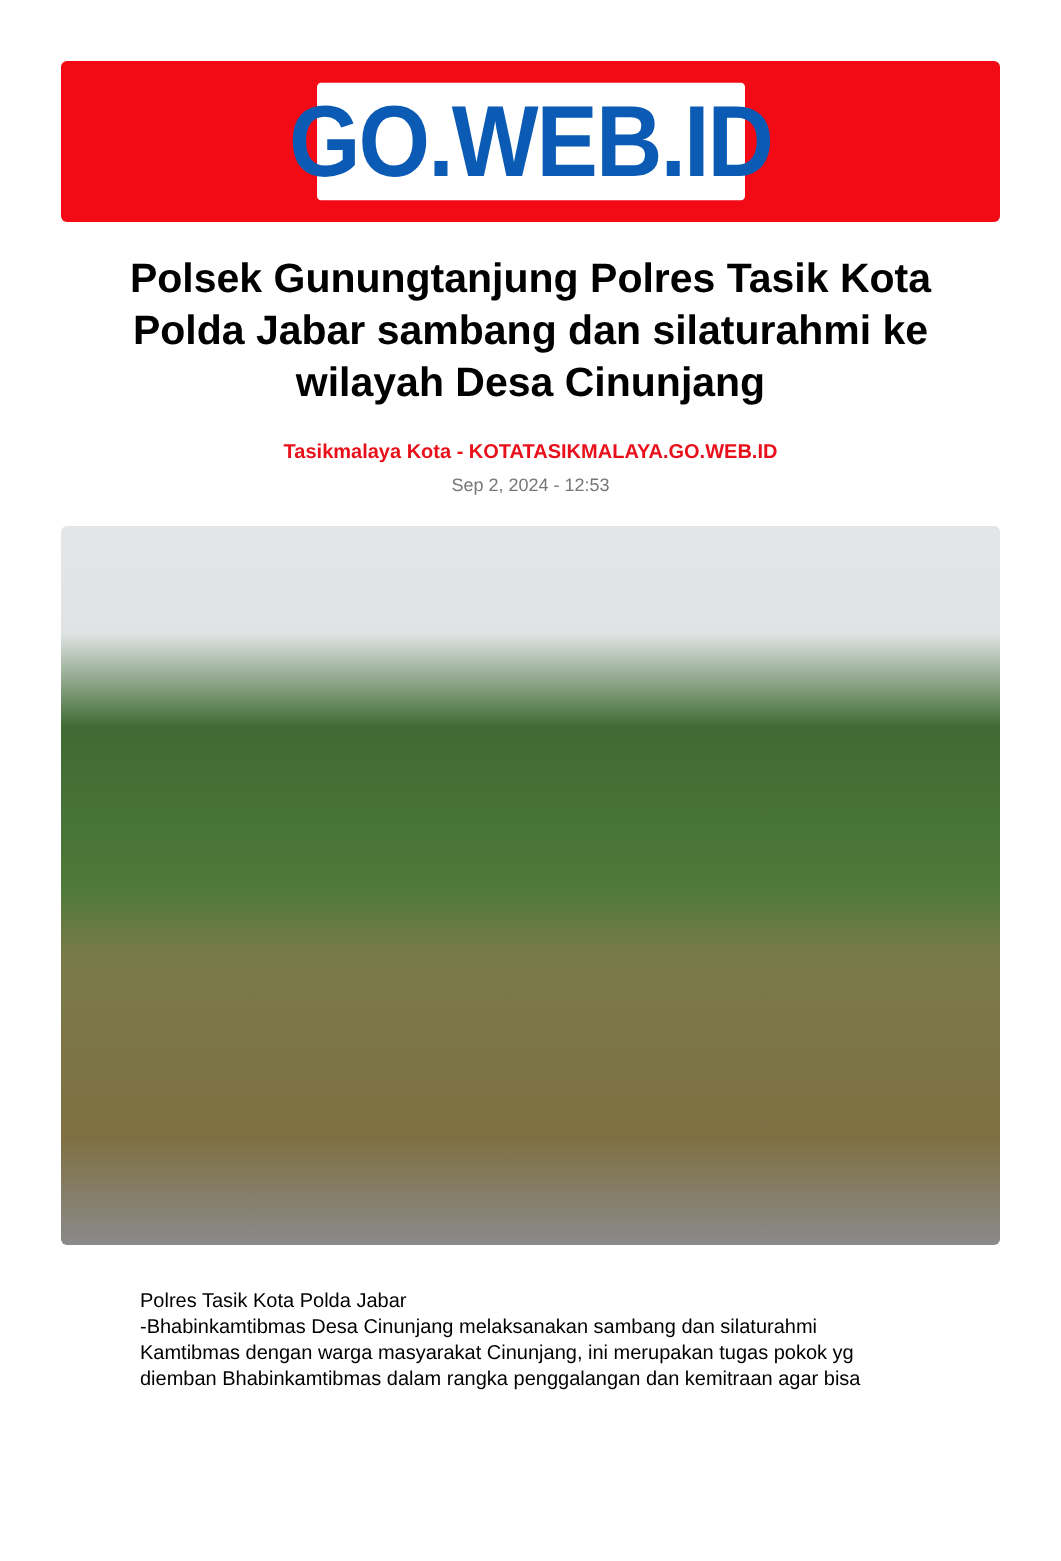GO.WEB.ID
Polsek Gunungtanjung Polres Tasik Kota Polda Jabar sambang dan silaturahmi ke wilayah Desa Cinunjang
Tasikmalaya Kota - KOTATASIKMALAYA.GO.WEB.ID
Sep 2, 2024 - 12:53
Polres Tasik Kota Polda Jabar
-Bhabinkamtibmas Desa Cinunjang melaksanakan sambang dan silaturahmi Kamtibmas dengan warga masyarakat Cinunjang, ini merupakan tugas pokok yg diemban Bhabinkamtibmas dalam rangka penggalangan dan kemitraan agar bisa